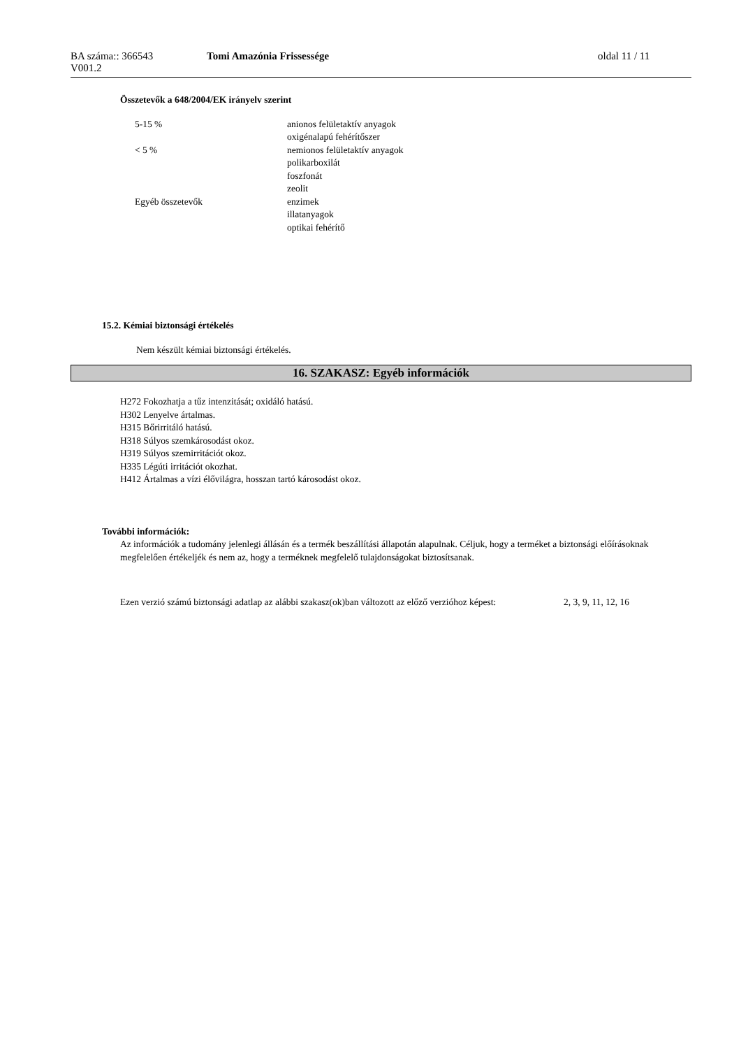BA száma:: 366543
V001.2
Tomi Amazónia Frissessége oldal 11 / 11
Összetevők a 648/2004/EK irányelv szerint
| 5-15 % | anionos felületaktív anyagok oxigénalapú fehérítőszer |
| < 5 % | nemionos felületaktív anyagok polikarboxilát foszfonát zeolit |
| Egyéb összetevők | enzimek illatanyagok optikai fehérítő |
15.2. Kémiai biztonsági értékelés
Nem készült kémiai biztonsági értékelés.
16. SZAKASZ: Egyéb információk
H272 Fokozhatja a tűz intenzitását; oxidáló hatású.
H302 Lenyelve ártalmas.
H315 Bőrirritáló hatású.
H318 Súlyos szemkárosodást okoz.
H319 Súlyos szemirritációt okoz.
H335 Légúti irritációt okozhat.
H412 Ártalmas a vízi élővilágra, hosszan tartó károsodást okoz.
További információk:
Az információk a tudomány jelenlegi állásán és a termék beszállítási állapotán alapulnak. Céljuk, hogy a terméket a biztonsági előírásoknak megfelelően értékeljék és nem az, hogy a terméknek megfelelő tulajdonságokat biztosítsanak.
| Ezen verzió számú biztonsági adatlap az alábbi szakasz(ok)ban változott az előző verzióhoz képest: | 2, 3, 9, 11, 12, 16 |